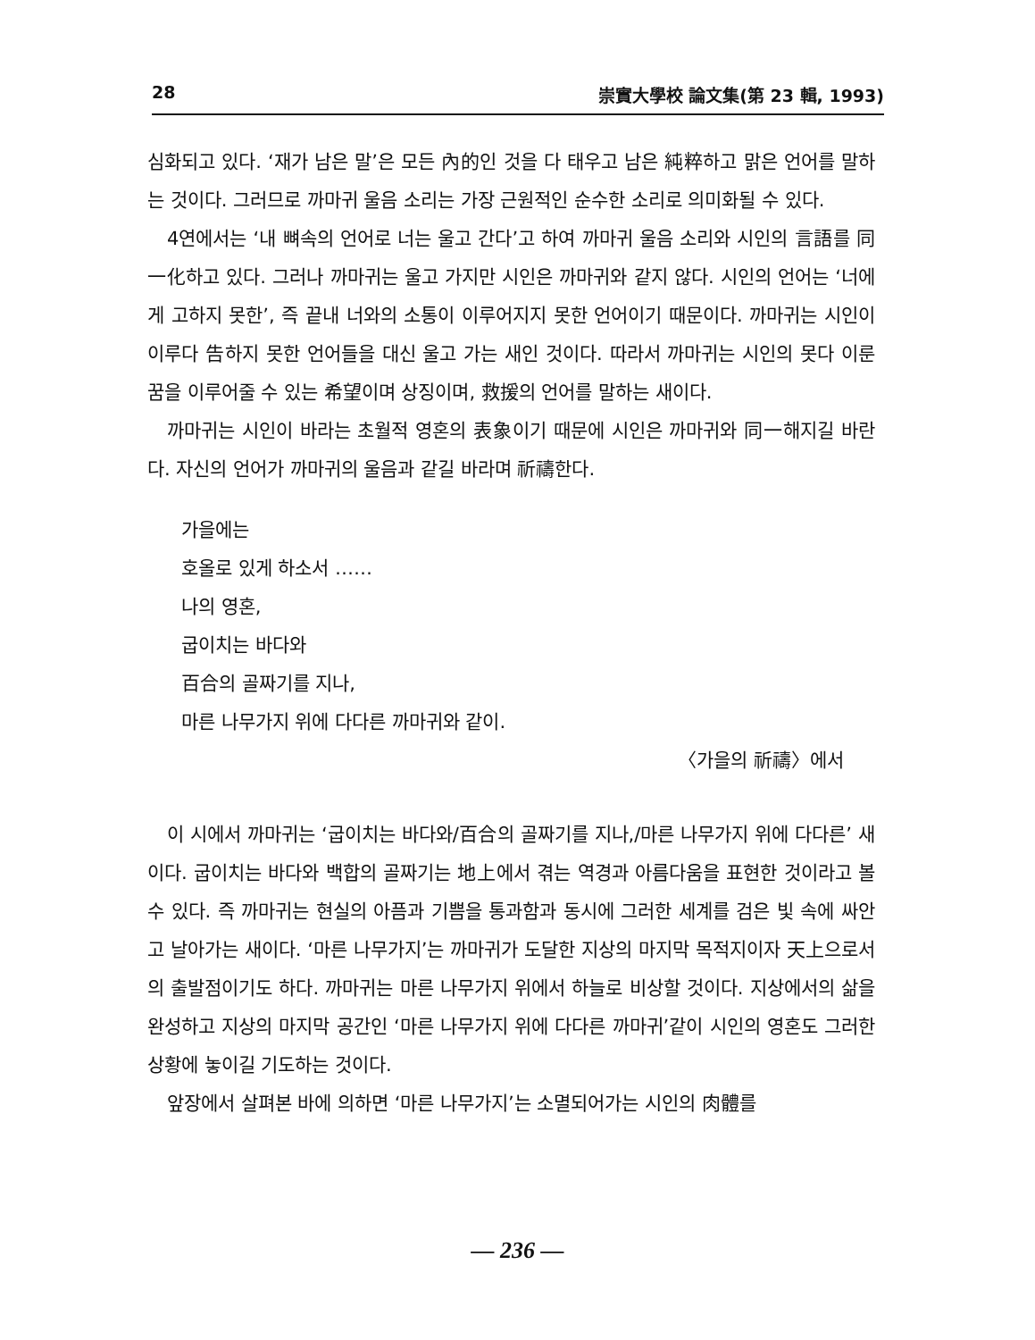28 崇實大學校 論文集(第 23 輯, 1993)
심화되고 있다. ‘재가 남은 말’은 모든 內的인 것을 다 태우고 남은 純粹하고 맑은 언어를 말하는 것이다. 그러므로 까마귀 울음 소리는 가장 근원적인 순수한 소리로 의미화될 수 있다.
4연에서는 ‘내 뼈속의 언어로 너는 울고 간다’고 하여 까마귀 울음 소리와 시인의 言語를 同一化하고 있다. 그러나 까마귀는 울고 가지만 시인은 까마귀와 같지 않다. 시인의 언어는 ‘너에게 고하지 못한’, 즉 끝내 너와의 소통이 이루어지지 못한 언어이기 때문이다. 까마귀는 시인이 이루다 告하지 못한 언어들을 대신 울고 가는 새인 것이다. 따라서 까마귀는 시인의 못다 이룬 꿈을 이루어줄 수 있는 希望이며 상징이며, 救援의 언어를 말하는 새이다.
까마귀는 시인이 바라는 초월적 영혼의 表象이기 때문에 시인은 까마귀와 同一해지길 바란다. 자신의 언어가 까마귀의 울음과 같길 바라며 祈禱한다.
가을에는
호올로 있게 하소서 ……
나의 영혼,
굽이치는 바다와
百合의 골짜기를 지나,
마른 나무가지 위에 다다른 까마귀와 같이.
〈가을의 祈禱〉에서
이 시에서 까마귀는 ‘굽이치는 바다와/百合의 골짜기를 지나,/마른 나무가지 위에 다다른’ 새이다. 굽이치는 바다와 백합의 골짜기는 地上에서 겪는 역경과 아름다움을 표현한 것이라고 볼 수 있다. 즉 까마귀는 현실의 아픔과 기쁨을 통과함과 동시에 그러한 세계를 검은 빛 속에 싸안고 날아가는 새이다. ‘마른 나무가지’는 까마귀가 도달한 지상의 마지막 목적지이자 天上으로서의 출발점이기도 하다. 까마귀는 마른 나무가지 위에서 하늘로 비상할 것이다. 지상에서의 삶을 완성하고 지상의 마지막 공간인 ‘마른 나무가지 위에 다다른 까마귀’같이 시인의 영혼도 그러한 상황에 놓이길 기도하는 것이다.
앞장에서 살펴본 바에 의하면 ‘마른 나무가지’는 소멸되어가는 시인의 肉體를
— 236 —